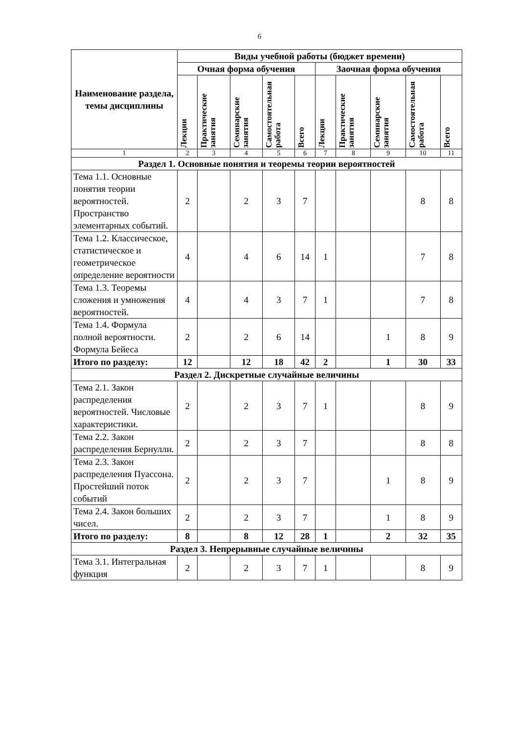6
| Наименование раздела, темы дисциплины | Виды учебной работы (бюджет времени) | | | | | | | | | |
| --- | --- | --- | --- | --- | --- | --- | --- | --- | --- | --- |
| | Очная форма обучения | | | | | Заочная форма обучения | | | | |
| | Лекции | Практические занятия | Семинарские занятия | Самостоятельная работа | Всего | Лекции | Практические занятия | Семинарские занятия | Самостоятельная работа | Всего |
| 1 | 2 | 3 | 4 | 5 | 6 | 7 | 8 | 9 | 10 | 11 |
| Раздел 1. Основные понятия и теоремы теории вероятностей | | | | | | | | | | |
| Тема 1.1. Основные понятия теории вероятностей. Пространство элементарных событий. | 2 | | 2 | 3 | 7 | | | | 8 | 8 |
| Тема 1.2. Классическое, статистическое и геометрическое определение вероятности | 4 | | 4 | 6 | 14 | 1 | | | 7 | 8 |
| Тема 1.3. Теоремы сложения и умножения вероятностей. | 4 | | 4 | 3 | 7 | 1 | | | 7 | 8 |
| Тема 1.4. Формула полной вероятности. Формула Бейеса | 2 | | 2 | 6 | 14 | | | 1 | 8 | 9 |
| Итого по разделу: | 12 | | 12 | 18 | 42 | 2 | | 1 | 30 | 33 |
| Раздел 2. Дискретные случайные величины | | | | | | | | | | |
| Тема 2.1. Закон распределения вероятностей. Числовые характеристики. | 2 | | 2 | 3 | 7 | 1 | | | 8 | 9 |
| Тема 2.2. Закон распределения Бернулли. | 2 | | 2 | 3 | 7 | | | | 8 | 8 |
| Тема 2.3. Закон распределения Пуассона. Простейший поток событий | 2 | | 2 | 3 | 7 | | | 1 | 8 | 9 |
| Тема 2.4. Закон больших чисел. | 2 | | 2 | 3 | 7 | | | 1 | 8 | 9 |
| Итого по разделу: | 8 | | 8 | 12 | 28 | 1 | | 2 | 32 | 35 |
| Раздел 3. Непрерывные случайные величины | | | | | | | | | | |
| Тема 3.1. Интегральная функция | 2 | | 2 | 3 | 7 | 1 | | | 8 | 9 |